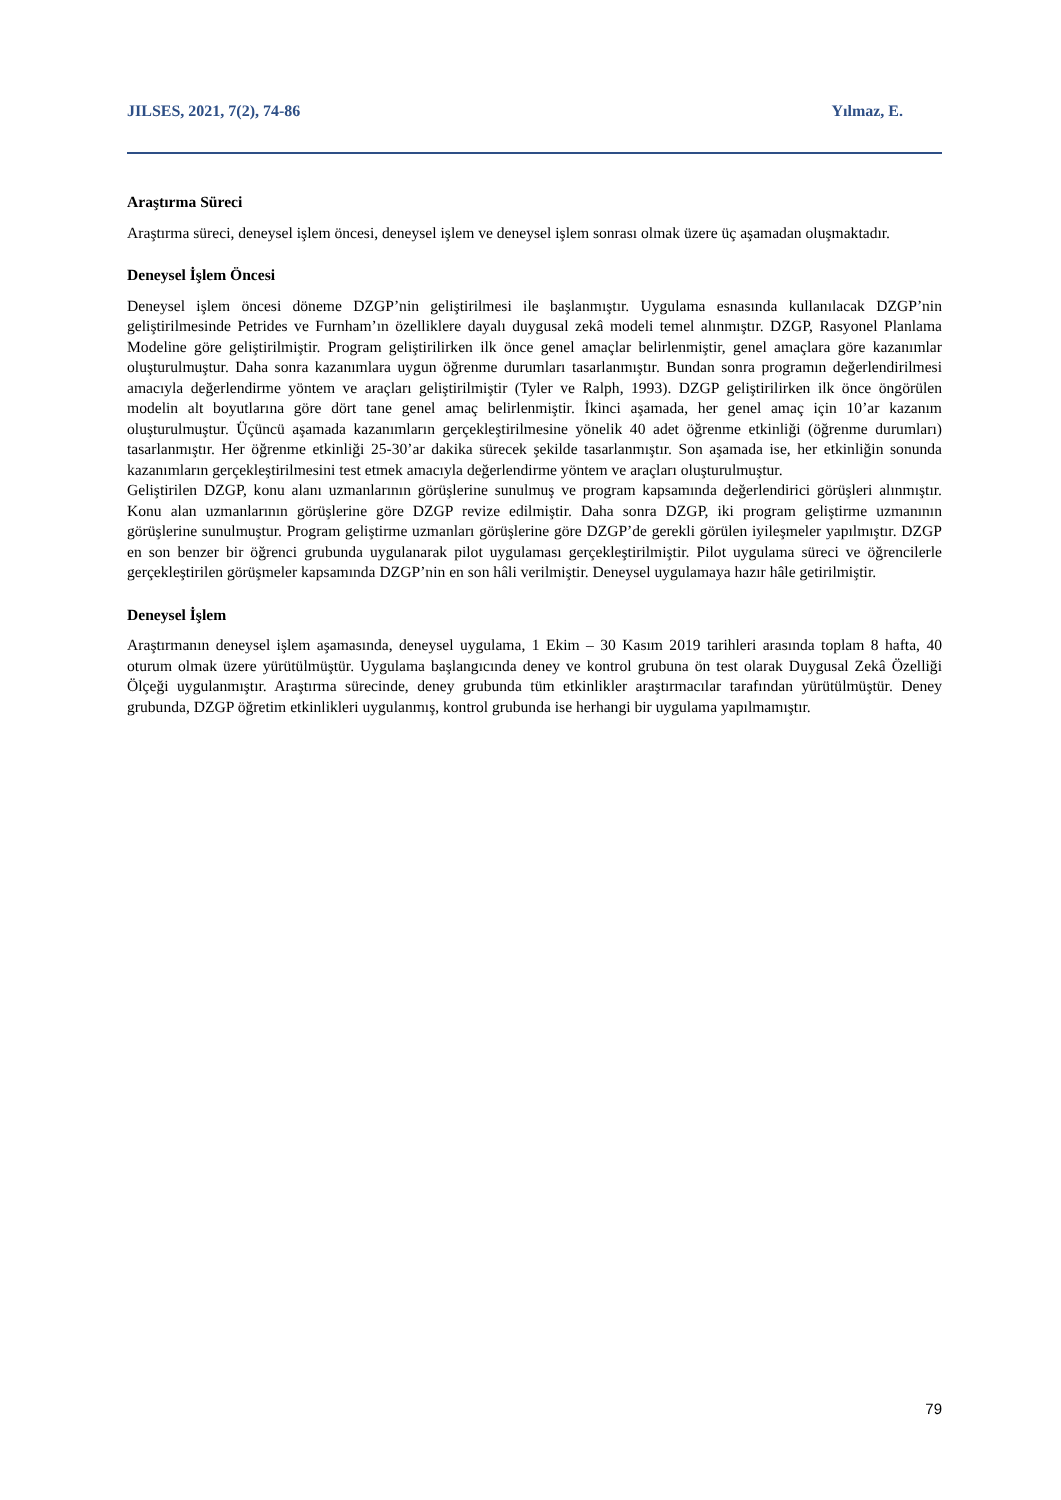JILSES, 2021, 7(2), 74-86 Yılmaz, E.
Araştırma Süreci
Araştırma süreci, deneysel işlem öncesi, deneysel işlem ve deneysel işlem sonrası olmak üzere üç aşamadan oluşmaktadır.
Deneysel İşlem Öncesi
Deneysel işlem öncesi döneme DZGP’nin geliştirilmesi ile başlanmıştır. Uygulama esnasında kullanılacak DZGP’nin geliştirilmesinde Petrides ve Furnham’ın özelliklere dayalı duygusal zekâ modeli temel alınmıştır. DZGP, Rasyonel Planlama Modeline göre geliştirilmiştir. Program geliştirilirken ilk önce genel amaçlar belirlenmiştir, genel amaçlara göre kazanımlar oluşturulmuştur. Daha sonra kazanımlara uygun öğrenme durumları tasarlanmıştır. Bundan sonra programın değerlendirilmesi amacıyla değerlendirme yöntem ve araçları geliştirilmiştir (Tyler ve Ralph, 1993). DZGP geliştirilirken ilk önce öngörülen modelin alt boyutlarına göre dört tane genel amaç belirlenmiştir. İkinci aşamada, her genel amaç için 10’ar kazanım oluşturulmuştur. Üçüncü aşamada kazanımların gerçekleştirilmesine yönelik 40 adet öğrenme etkinliği (öğrenme durumları) tasarlanmıştır. Her öğrenme etkinliği 25-30’ar dakika sürecek şekilde tasarlanmıştır. Son aşamada ise, her etkinliğin sonunda kazanımların gerçekleştirilmesini test etmek amacıyla değerlendirme yöntem ve araçları oluşturulmuştur.
Geliştirilen DZGP, konu alanı uzmanlarının görüşlerine sunulmuş ve program kapsamında değerlendirici görüşleri alınmıştır. Konu alan uzmanlarının görüşlerine göre DZGP revize edilmiştir. Daha sonra DZGP, iki program geliştirme uzmanının görüşlerine sunulmuştur. Program geliştirme uzmanları görüşlerine göre DZGP’de gerekli görülen iyileşmeler yapılmıştır. DZGP en son benzer bir öğrenci grubunda uygulanarak pilot uygulaması gerçekleştirilmiştir. Pilot uygulama süreci ve öğrencilerle gerçekleştirilen görüşmeler kapsamında DZGP’nin en son hâli verilmiştir. Deneysel uygulamaya hazır hâle getirilmiştir.
Deneysel İşlem
Araştırmanın deneysel işlem aşamasında, deneysel uygulama, 1 Ekim – 30 Kasım 2019 tarihleri arasında toplam 8 hafta, 40 oturum olmak üzere yürütülmüştür. Uygulama başlangıcında deney ve kontrol grubuna ön test olarak Duygusal Zekâ Özelliği Ölçeği uygulanmıştır. Araştırma sürecinde, deney grubunda tüm etkinlikler araştırmacılar tarafından yürütülmüştür. Deney grubunda, DZGP öğretim etkinlikleri uygulanmış, kontrol grubunda ise herhangi bir uygulama yapılmamıştır.
79